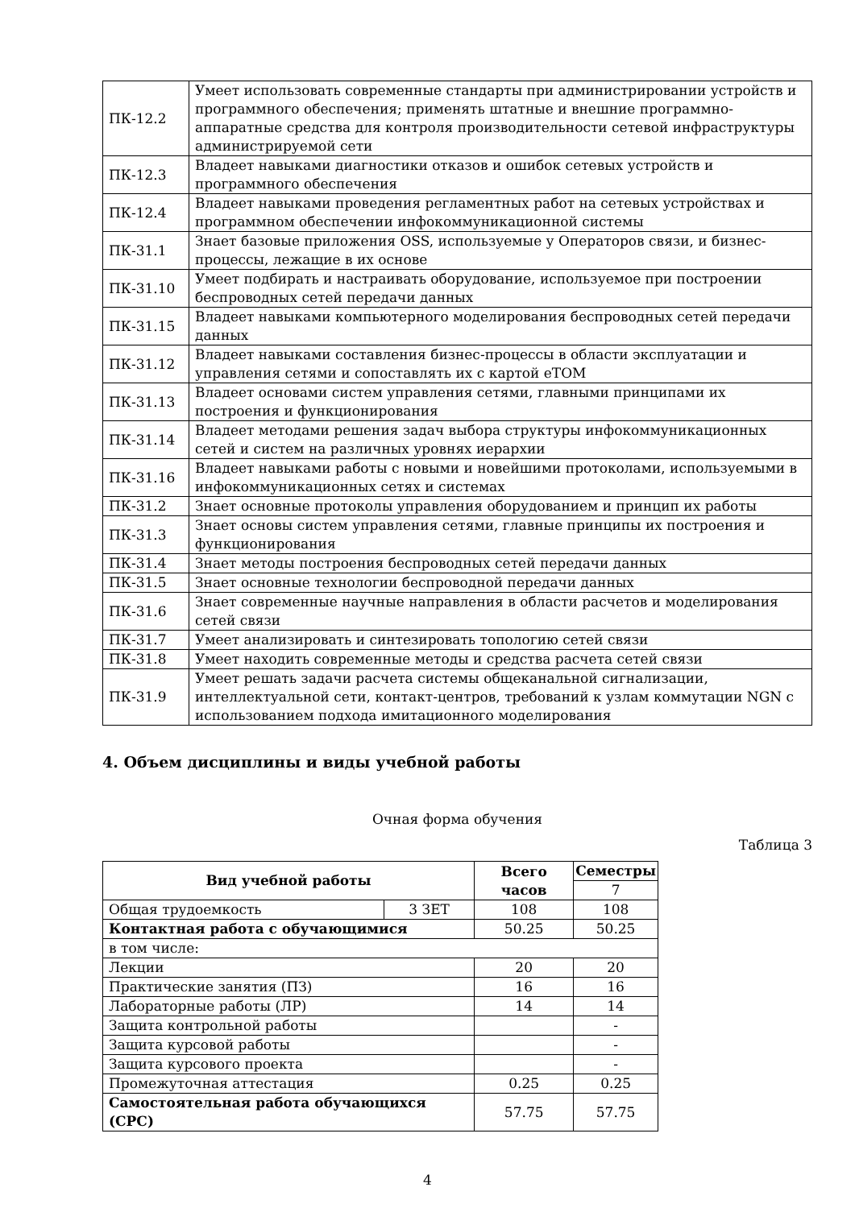| ПК-12.2 | Умеет использовать современные стандарты при администрировании устройств и программного обеспечения; применять штатные и внешние программно-аппаратные средства для контроля производительности сетевой инфраструктуры администрируемой сети |
| ПК-12.3 | Владеет навыками диагностики отказов и ошибок сетевых устройств и программного обеспечения |
| ПК-12.4 | Владеет навыками проведения регламентных работ на сетевых устройствах и программном обеспечении инфокоммуникационной системы |
| ПК-31.1 | Знает базовые приложения OSS, используемые у Операторов связи, и бизнес-процессы, лежащие в их основе |
| ПК-31.10 | Умеет подбирать и настраивать оборудование, используемое при построении беспроводных сетей передачи данных |
| ПК-31.15 | Владеет навыками компьютерного моделирования беспроводных сетей передачи данных |
| ПК-31.12 | Владеет навыками составления бизнес-процессы в области эксплуатации и управления сетями и сопоставлять их с картой eTOM |
| ПК-31.13 | Владеет основами систем управления сетями, главными принципами их построения и функционирования |
| ПК-31.14 | Владеет методами решения задач выбора структуры инфокоммуникационных сетей и систем на различных уровнях иерархии |
| ПК-31.16 | Владеет навыками работы с новыми и новейшими протоколами, используемыми в инфокоммуникационных сетях и системах |
| ПК-31.2 | Знает основные протоколы управления оборудованием и принцип их работы |
| ПК-31.3 | Знает основы систем управления сетями, главные принципы их построения и функционирования |
| ПК-31.4 | Знает методы построения беспроводных сетей передачи данных |
| ПК-31.5 | Знает основные технологии беспроводной передачи данных |
| ПК-31.6 | Знает современные научные направления в области расчетов и моделирования сетей связи |
| ПК-31.7 | Умеет анализировать и синтезировать топологию сетей связи |
| ПК-31.8 | Умеет находить современные методы и средства расчета сетей связи |
| ПК-31.9 | Умеет решать задачи расчета системы общеканальной сигнализации, интеллектуальной сети, контакт-центров, требований к узлам коммутации NGN с использованием подхода имитационного моделирования |
4. Объем дисциплины и виды учебной работы
Очная форма обучения
Таблица 3
| Вид учебной работы | | Всего часов | Семестры |
| --- | --- | --- | --- |
| | | | 7 |
| Общая трудоемкость | 3 ЗЕТ | 108 | 108 |
| Контактная работа с обучающимися | | 50.25 | 50.25 |
| в том числе: | | | |
| Лекции | | 20 | 20 |
| Практические занятия (ПЗ) | | 16 | 16 |
| Лабораторные работы (ЛР) | | 14 | 14 |
| Защита контрольной работы | | | - |
| Защита курсовой работы | | | - |
| Защита курсового проекта | | | - |
| Промежуточная аттестация | | 0.25 | 0.25 |
| Самостоятельная работа обучающихся (СРС) | | 57.75 | 57.75 |
4